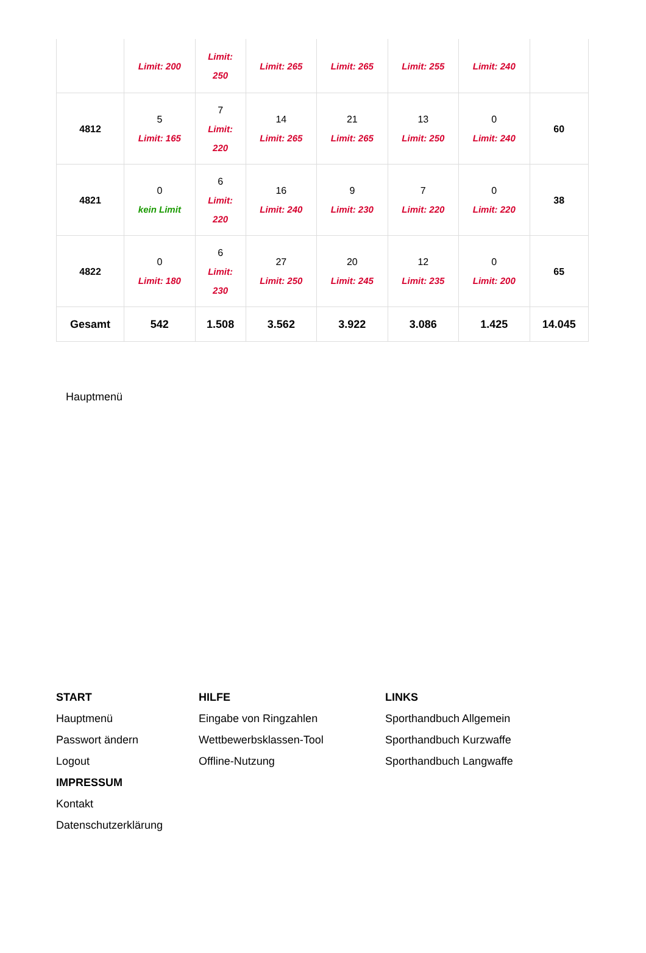| | Limit: 200 | Limit: 250 | Limit: 265 | Limit: 265 | Limit: 255 | Limit: 240 | |
| 4812 | 5 Limit: 165 | 7 Limit: 220 | 14 Limit: 265 | 21 Limit: 265 | 13 Limit: 250 | 0 Limit: 240 | 60 |
| 4821 | 0 kein Limit | 6 Limit: 220 | 16 Limit: 240 | 9 Limit: 230 | 7 Limit: 220 | 0 Limit: 220 | 38 |
| 4822 | 0 Limit: 180 | 6 Limit: 230 | 27 Limit: 250 | 20 Limit: 245 | 12 Limit: 235 | 0 Limit: 200 | 65 |
| Gesamt | 542 | 1.508 | 3.562 | 3.922 | 3.086 | 1.425 | 14.045 |
Hauptmenü
START
Hauptmenü
Passwort ändern
Logout
IMPRESSUM
Kontakt
Datenschutzerklärung
HILFE
Eingabe von Ringzahlen
Wettbewerbsklassen-Tool
Offline-Nutzung
LINKS
Sporthandbuch Allgemein
Sporthandbuch Kurzwaffe
Sporthandbuch Langwaffe